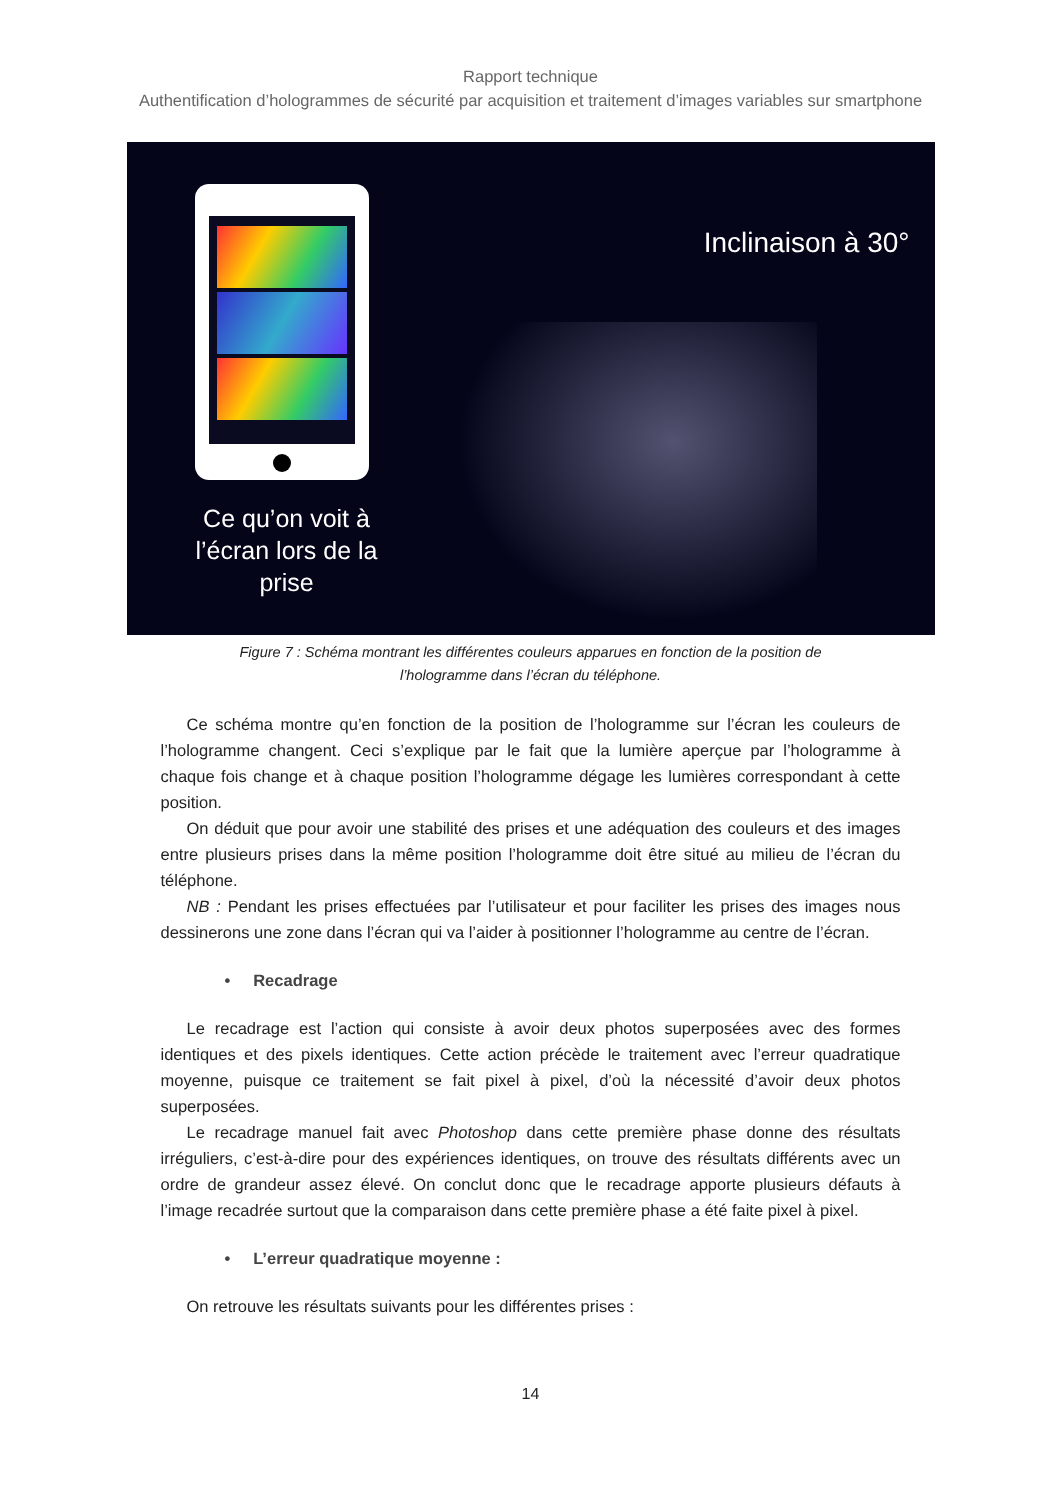Rapport technique
Authentification d’hologrammes de sécurité par acquisition et traitement d’images variables sur smartphone
Ce qu’on voit à l’écran lors de la prise
Inclinaison à 30°
Figure 7 : Schéma montrant les différentes couleurs apparues en fonction de la position de
l’hologramme dans l’écran du téléphone.
Ce schéma montre qu’en fonction de la position de l’hologramme sur l’écran les couleurs de l’hologramme changent. Ceci s’explique par le fait que la lumière aperçue par l’hologramme à chaque fois change et à chaque position l’hologramme dégage les lumières correspondant à cette position.
On déduit que pour avoir une stabilité des prises et une adéquation des couleurs et des images entre plusieurs prises dans la même position l’hologramme doit être situé au milieu de l’écran du téléphone.
NB : Pendant les prises effectuées par l’utilisateur et pour faciliter les prises des images nous dessinerons une zone dans l’écran qui va l’aider à positionner l’hologramme au centre de l’écran.
• Recadrage
Le recadrage est l’action qui consiste à avoir deux photos superposées avec des formes identiques et des pixels identiques. Cette action précède le traitement avec l’erreur quadratique moyenne, puisque ce traitement se fait pixel à pixel, d’où la nécessité d’avoir deux photos superposées.
Le recadrage manuel fait avec Photoshop dans cette première phase donne des résultats irréguliers, c’est-à-dire pour des expériences identiques, on trouve des résultats différents avec un ordre de grandeur assez élevé. On conclut donc que le recadrage apporte plusieurs défauts à l’image recadrée surtout que la comparaison dans cette première phase a été faite pixel à pixel.
• L’erreur quadratique moyenne :
On retrouve les résultats suivants pour les différentes prises :
14